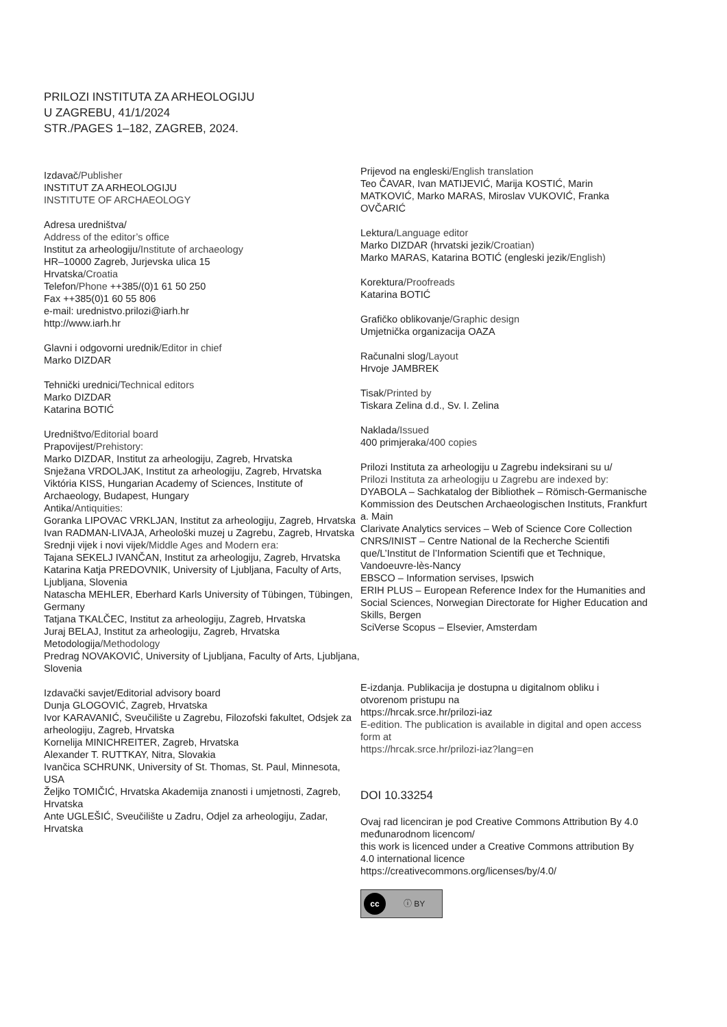PRILOZI INSTITUTA ZA ARHEOLOGIJU
U ZAGREBU, 41/1/2024
STR./PAGES 1–182, ZAGREB, 2024.
Izdavač/Publisher
INSTITUT ZA ARHEOLOGIJU
INSTITUTE OF ARCHAEOLOGY
Adresa uredništva/
Address of the editor’s office
Institut za arheologiju/Institute of archaeology
HR–10000 Zagreb, Jurjevska ulica 15
Hrvatska/Croatia
Telefon/Phone ++385/(0)1 61 50 250
Fax ++385(0)1 60 55 806
e-mail: urednistvo.prilozi@iarh.hr
http://www.iarh.hr
Glavni i odgovorni urednik/Editor in chief
Marko DIZDAR
Tehnički urednici/Technical editors
Marko DIZDAR
Katarina BOTIĆ
Uredništvo/Editorial board
Prapovijest/Prehistory:
Marko DIZDAR, Institut za arheologiju, Zagreb, Hrvatska
Snježana VRDOLJAK, Institut za arheologiju, Zagreb, Hrvatska
Viktória KISS, Hungarian Academy of Sciences, Institute of Archaeology, Budapest, Hungary
Antika/Antiquities:
Goranka LIPOVAC VRKLJAN, Institut za arheologiju, Zagreb, Hrvatska
Ivan RADMAN-LIVAJA, Arheološki muzej u Zagrebu, Zagreb, Hrvatska
Srednji vijek i novi vijek/Middle Ages and Modern era:
Tajana SEKELJ IVANČAN, Institut za arheologiju, Zagreb, Hrvatska
Katarina Katja PREDOVNIK, University of Ljubljana, Faculty of Arts, Ljubljana, Slovenia
Natascha MEHLER, Eberhard Karls University of Tübingen, Tübingen, Germany
Tatjana TKALČEC, Institut za arheologiju, Zagreb, Hrvatska
Juraj BELAJ, Institut za arheologiju, Zagreb, Hrvatska
Metodologija/Methodology
Predrag NOVAKOVIĆ, University of Ljubljana, Faculty of Arts, Ljubljana, Slovenia
Izdavački savjet/Editorial advisory board
Dunja GLOGOVIĆ, Zagreb, Hrvatska
Ivor KARAVANIĆ, Sveučilište u Zagrebu, Filozofski fakultet, Odsjek za arheologiju, Zagreb, Hrvatska
Kornelija MINICHREITER, Zagreb, Hrvatska
Alexander T. RUTTKAY, Nitra, Slovakia
Ivančica SCHRUNK, University of St. Thomas, St. Paul, Minnesota, USA
Željko TOMIČIĆ, Hrvatska Akademija znanosti i umjetnosti, Zagreb, Hrvatska
Ante UGLEŠIĆ, Sveučilište u Zadru, Odjel za arheologiju, Zadar, Hrvatska
Prijevod na engleski/English translation
Teo ČAVAR, Ivan MATIJEVIĆ, Marija KOSTIĆ, Marin MATKOVIĆ, Marko MARAS, Miroslav VUKOVIĆ, Franka OVČARIĆ
Lektura/Language editor
Marko DIZDAR (hrvatski jezik/Croatian)
Marko MARAS, Katarina BOTIĆ (engleski jezik/English)
Korektura/Proofreads
Katarina BOTIĆ
Grafičko oblikovanje/Graphic design
Umjetnička organizacija OAZA
Računalni slog/Layout
Hrvoje JAMBREK
Tisak/Printed by
Tiskara Zelina d.d., Sv. I. Zelina
Naklada/Issued
400 primjeraka/400 copies
Prilozi Instituta za arheologiju u Zagrebu indeksirani su u/
Prilozi Instituta za arheologiju u Zagrebu are indexed by:
DYABOLA – Sachkatalog der Bibliothek – Römisch-Germanische Kommission des Deutschen Archaeologischen Instituts, Frankfurt a. Main
Clarivate Analytics services – Web of Science Core Collection
CNRS/INIST – Centre National de la Recherche Scientifi que/L’Institut de l’Information Scientifi que et Technique, Vandoeuvre-lès-Nancy
EBSCO – Information servises, Ipswich
ERIH PLUS – European Reference Index for the Humanities and Social Sciences, Norwegian Directorate for Higher Education and Skills, Bergen
SciVerse Scopus – Elsevier, Amsterdam
E-izdanja. Publikacija je dostupna u digitalnom obliku i otvorenom pristupu na
https://hrcak.srce.hr/prilozi-iaz
E-edition. The publication is available in digital and open access form at
https://hrcak.srce.hr/prilozi-iaz?lang=en
DOI 10.33254
Ovaj rad licenciran je pod Creative Commons Attribution By 4.0 međunarodnom licencom/
this work is licenced under a Creative Commons attribution By 4.0 international licence
https://creativecommons.org/licenses/by/4.0/
cc ⓘ BY